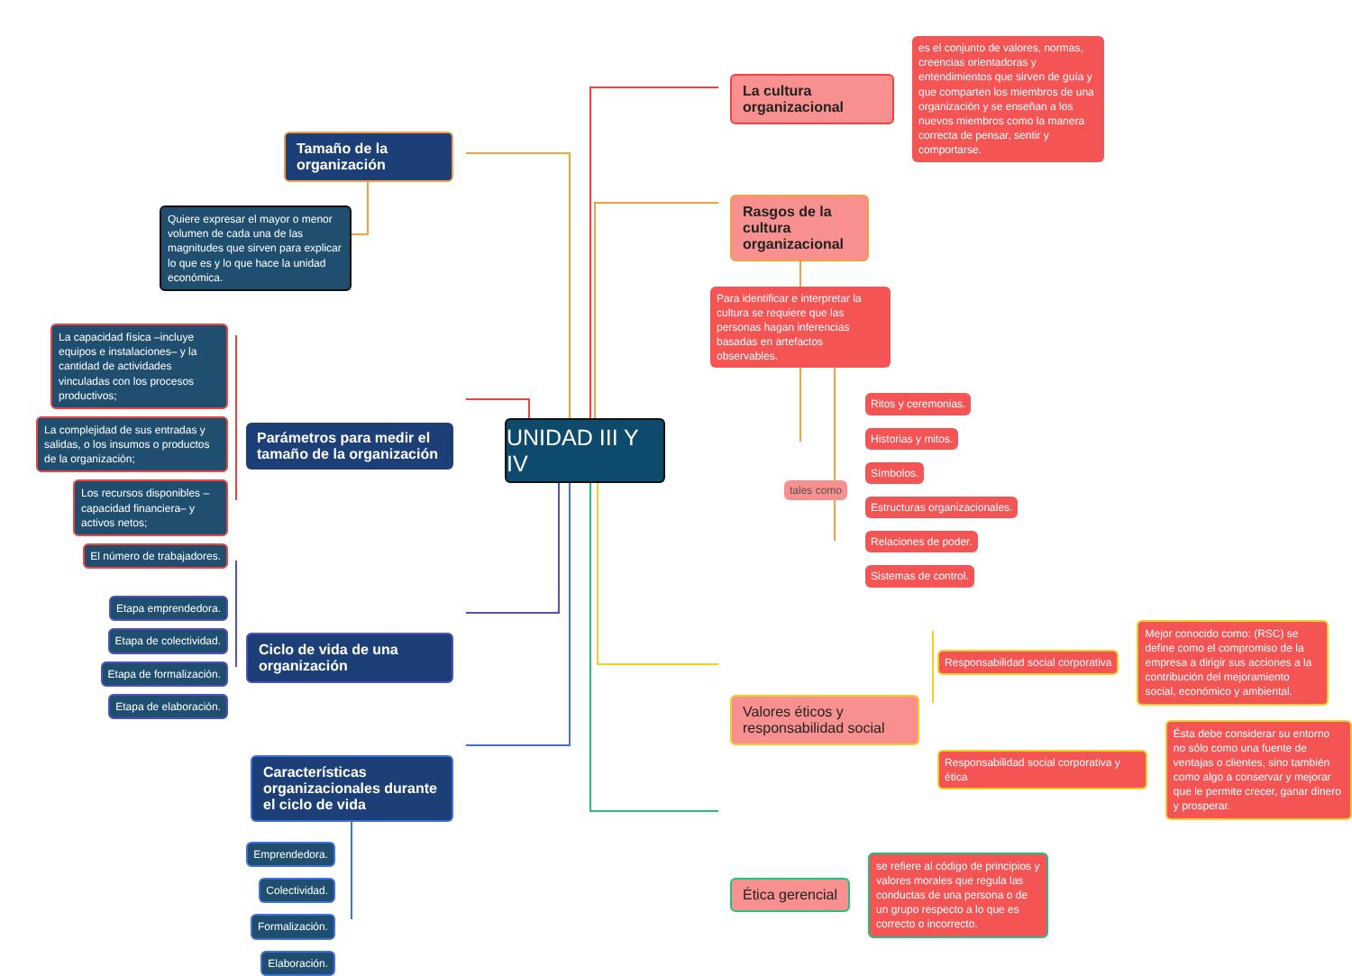Tamaño de la organización
Quiere expresar el mayor o menor volumen de cada una de las magnitudes que sirven para explicar lo que es y lo que hace la unidad económica.
La capacidad física –incluye equipos e instalaciones– y la cantidad de actividades vinculadas con los procesos productivos;
La complejidad de sus entradas y salidas, o los insumos o productos de la organización;
Los recursos disponibles –capacidad financiera– y activos netos;
El número de trabajadores.
Parámetros para medir el tamaño de la organización
Etapa emprendedora.
Etapa de colectividad.
Etapa de formalización.
Etapa de elaboración.
Ciclo de vida de una organización
Características organizacionales durante el ciclo de vida
Emprendedora.
Colectividad.
Formalización.
Elaboración.
UNIDAD III Y IV
La cultura organizacional
es el conjunto de valores, normas, creencias orientadoras y entendimientos que sirven de guía y que comparten los miembros de una organización y se enseñan a los nuevos miembros como la manera correcta de pensar, sentir y comportarse.
Rasgos de la cultura organizacional
Para identificar e interpretar la cultura se requiere que las personas hagan inferencias basadas en artefactos observables.
tales como
Ritos y ceremonias.
Historias y mitos.
Símbolos.
Estructuras organizacionales.
Relaciones de poder.
Sistemas de control.
Valores éticos y responsabilidad social
Responsabilidad social corporativa
Mejor conocido como: (RSC) se define como el compromiso de la empresa a dirigir sus acciones a la contribución del mejoramiento social, económico y ambiental.
Responsabilidad social corporativa y ética
Ésta debe considerar su entorno no sólo como una fuente de ventajas o clientes, sino también como algo a conservar y mejorar que le permite crecer, ganar dinero y prosperar.
Ética gerencial
se refiere al código de principios y valores morales que regula las conductas de una persona o de un grupo respecto a lo que es correcto o incorrecto.